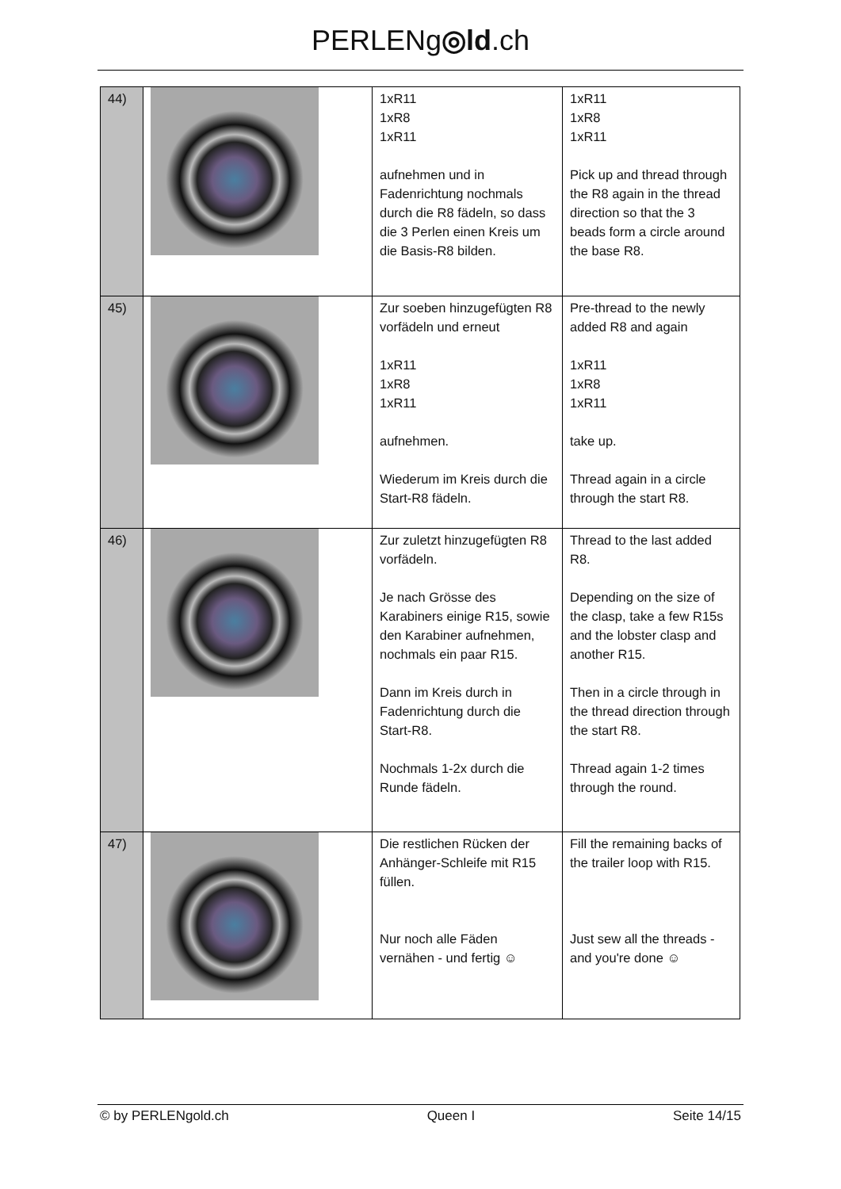PERLENg◎ld.ch
| 44) | | 1xR11 1xR8 1xR11 aufnehmen und in Fadenrichtung nochmals durch die R8 fädeln, so dass die 3 Perlen einen Kreis um die Basis-R8 bilden. | 1xR11 1xR8 1xR11 Pick up and thread through the R8 again in the thread direction so that the 3 beads form a circle around the base R8. |
| 45) | | Zur soeben hinzugefügten R8 vorfädeln und erneut 1xR11 1xR8 1xR11 aufnehmen. Wiederum im Kreis durch die Start-R8 fädeln. | Pre-thread to the newly added R8 and again 1xR11 1xR8 1xR11 take up. Thread again in a circle through the start R8. |
| 46) | | Zur zuletzt hinzugefügten R8 vorfädeln. Je nach Grösse des Karabiners einige R15, sowie den Karabiner aufnehmen, nochmals ein paar R15. Dann im Kreis durch in Fadenrichtung durch die Start-R8. Nochmals 1-2x durch die Runde fädeln. | Thread to the last added R8. Depending on the size of the clasp, take a few R15s and the lobster clasp and another R15. Then in a circle through in the thread direction through the start R8. Thread again 1-2 times through the round. |
| 47) | | Die restlichen Rücken der Anhänger-Schleife mit R15 füllen. Nur noch alle Fäden vernähen - und fertig ☺ | Fill the remaining backs of the trailer loop with R15. Just sew all the threads - and you're done ☺ |
© by PERLENgold.ch Queen I Seite 14/15